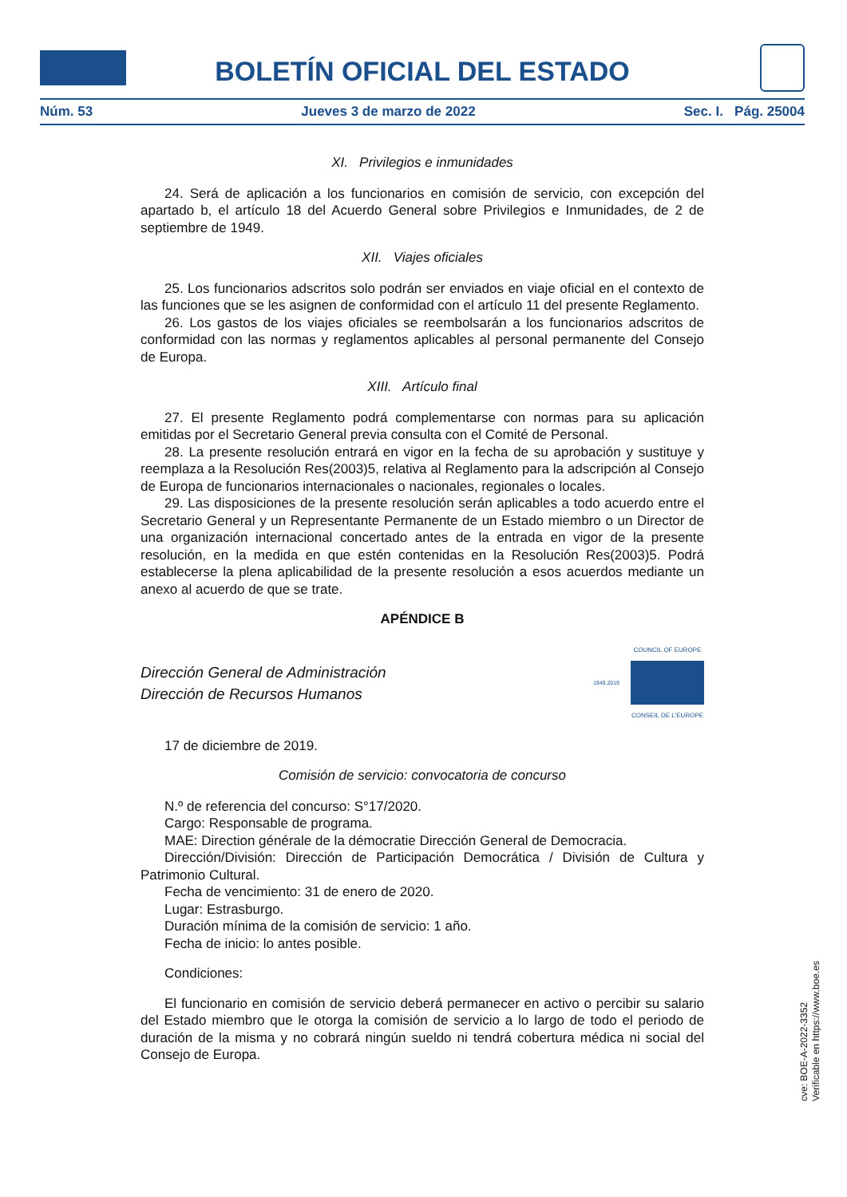BOLETÍN OFICIAL DEL ESTADO
Núm. 53 Jueves 3 de marzo de 2022 Sec. I. Pág. 25004
XI. Privilegios e inmunidades
24. Será de aplicación a los funcionarios en comisión de servicio, con excepción del apartado b, el artículo 18 del Acuerdo General sobre Privilegios e Inmunidades, de 2 de septiembre de 1949.
XII. Viajes oficiales
25. Los funcionarios adscritos solo podrán ser enviados en viaje oficial en el contexto de las funciones que se les asignen de conformidad con el artículo 11 del presente Reglamento.
26. Los gastos de los viajes oficiales se reembolsarán a los funcionarios adscritos de conformidad con las normas y reglamentos aplicables al personal permanente del Consejo de Europa.
XIII. Artículo final
27. El presente Reglamento podrá complementarse con normas para su aplicación emitidas por el Secretario General previa consulta con el Comité de Personal.
28. La presente resolución entrará en vigor en la fecha de su aprobación y sustituye y reemplaza a la Resolución Res(2003)5, relativa al Reglamento para la adscripción al Consejo de Europa de funcionarios internacionales o nacionales, regionales o locales.
29. Las disposiciones de la presente resolución serán aplicables a todo acuerdo entre el Secretario General y un Representante Permanente de un Estado miembro o un Director de una organización internacional concertado antes de la entrada en vigor de la presente resolución, en la medida en que estén contenidas en la Resolución Res(2003)5. Podrá establecerse la plena aplicabilidad de la presente resolución a esos acuerdos mediante un anexo al acuerdo de que se trate.
APÉNDICE B
Dirección General de Administración
Dirección de Recursos Humanos
1949.2019
COUNCIL OF EUROPE
CONSEIL DE L'EUROPE
17 de diciembre de 2019.
Comisión de servicio: convocatoria de concurso
N.º de referencia del concurso: S°17/2020.
Cargo: Responsable de programa.
MAE: Direction générale de la démocratie Dirección General de Democracia.
Dirección/División: Dirección de Participación Democrática / División de Cultura y Patrimonio Cultural.
Fecha de vencimiento: 31 de enero de 2020.
Lugar: Estrasburgo.
Duración mínima de la comisión de servicio: 1 año.
Fecha de inicio: lo antes posible.
Condiciones:
El funcionario en comisión de servicio deberá permanecer en activo o percibir su salario del Estado miembro que le otorga la comisión de servicio a lo largo de todo el periodo de duración de la misma y no cobrará ningún sueldo ni tendrá cobertura médica ni social del Consejo de Europa.
cve: BOE-A-2022-3352
Verificable en https://www.boe.es